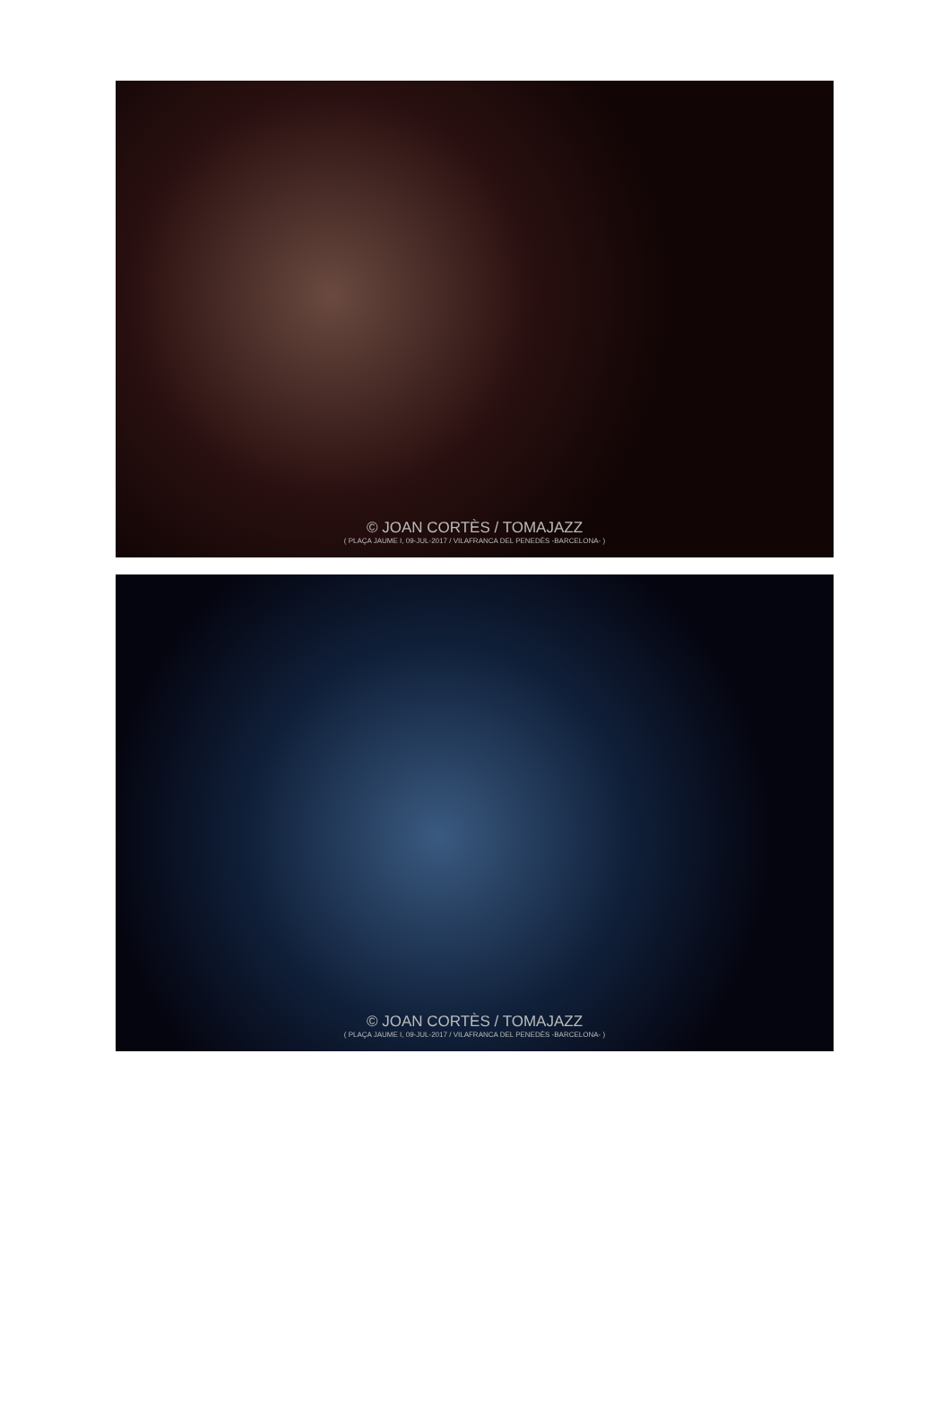© JOAN CORTÈS / TOMAJAZZ
( PLAÇA JAUME I, 09-JUL-2017 / VILAFRANCA DEL PENEDÈS -BARCELONA- )
© JOAN CORTÈS / TOMAJAZZ
( PLAÇA JAUME I, 09-JUL-2017 / VILAFRANCA DEL PENEDÈS -BARCELONA- )